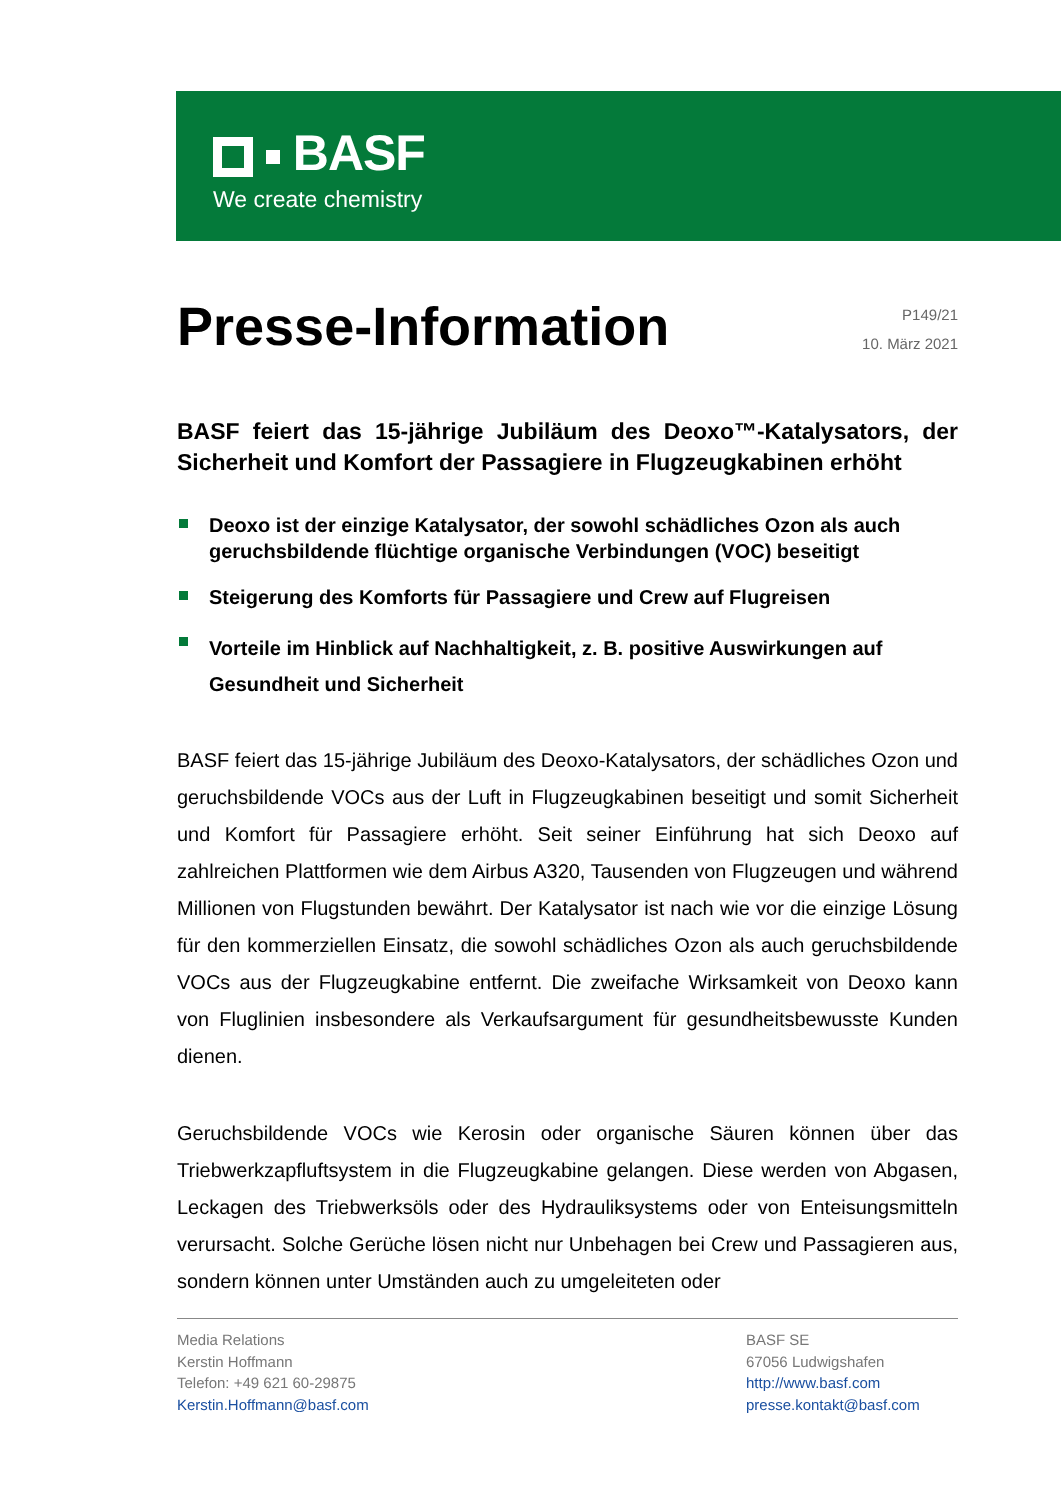BASF
We create chemistry
Presse-Information
P149/21
10. März 2021
BASF feiert das 15-jährige Jubiläum des Deoxo™-Katalysators, der Sicherheit und Komfort der Passagiere in Flugzeugkabinen erhöht
Deoxo ist der einzige Katalysator, der sowohl schädliches Ozon als auch geruchsbildende flüchtige organische Verbindungen (VOC) beseitigt
Steigerung des Komforts für Passagiere und Crew auf Flugreisen
Vorteile im Hinblick auf Nachhaltigkeit, z. B. positive Auswirkungen auf Gesundheit und Sicherheit
BASF feiert das 15-jährige Jubiläum des Deoxo-Katalysators, der schädliches Ozon und geruchsbildende VOCs aus der Luft in Flugzeugkabinen beseitigt und somit Sicherheit und Komfort für Passagiere erhöht. Seit seiner Einführung hat sich Deoxo auf zahlreichen Plattformen wie dem Airbus A320, Tausenden von Flugzeugen und während Millionen von Flugstunden bewährt. Der Katalysator ist nach wie vor die einzige Lösung für den kommerziellen Einsatz, die sowohl schädliches Ozon als auch geruchsbildende VOCs aus der Flugzeugkabine entfernt. Die zweifache Wirksamkeit von Deoxo kann von Fluglinien insbesondere als Verkaufsargument für gesundheitsbewusste Kunden dienen.
Geruchsbildende VOCs wie Kerosin oder organische Säuren können über das Triebwerkzapfluftsystem in die Flugzeugkabine gelangen. Diese werden von Abgasen, Leckagen des Triebwerksöls oder des Hydrauliksystems oder von Enteisungsmitteln verursacht. Solche Gerüche lösen nicht nur Unbehagen bei Crew und Passagieren aus, sondern können unter Umständen auch zu umgeleiteten oder
Media Relations
Kerstin Hoffmann
Telefon: +49 621 60-29875
Kerstin.Hoffmann@basf.com
BASF SE
67056 Ludwigshafen
http://www.basf.com
presse.kontakt@basf.com